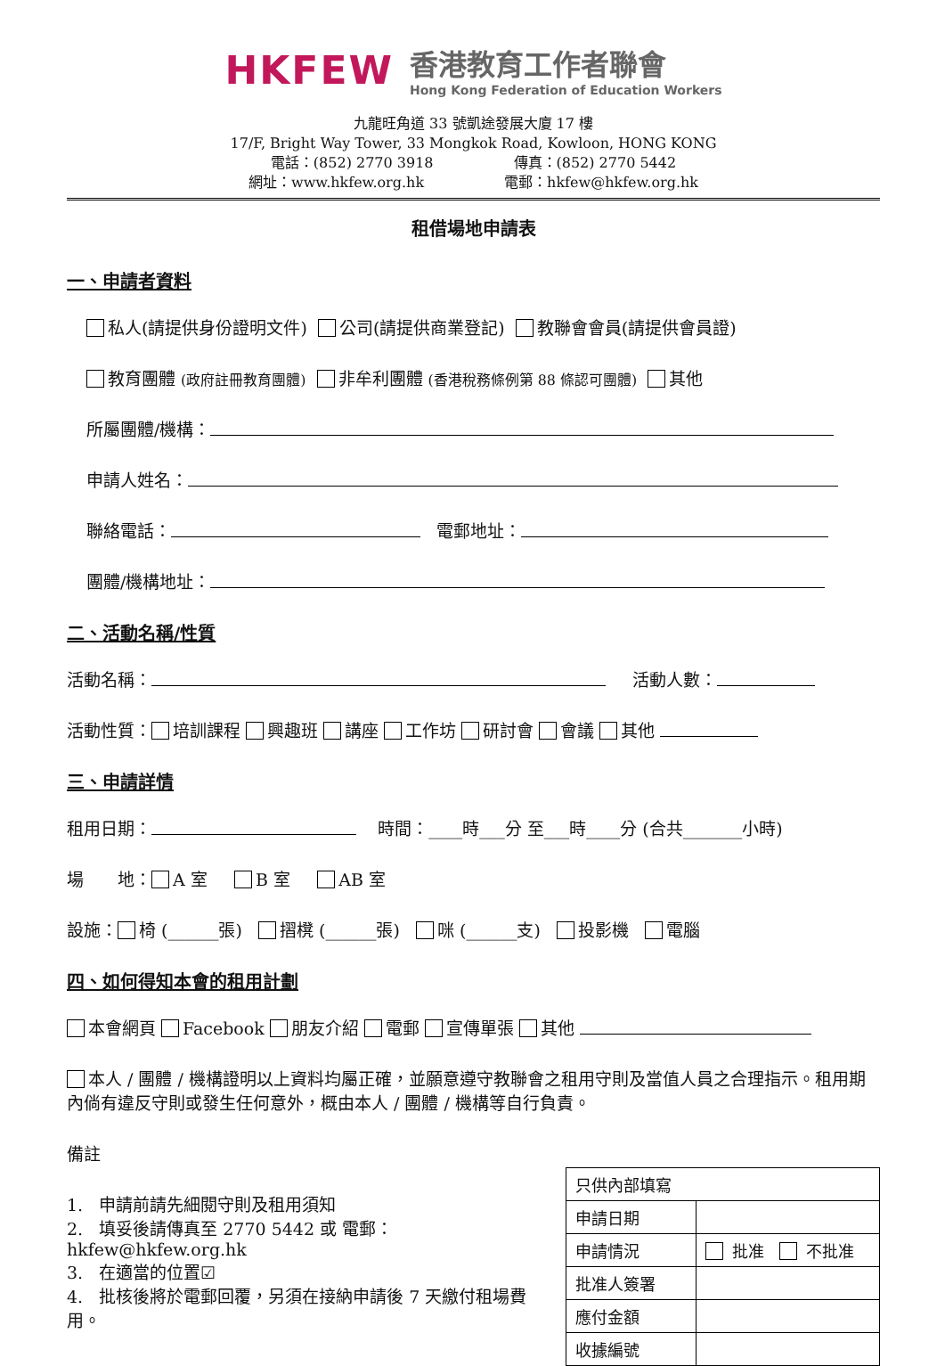HKFEW
香港教育工作者聯會
Hong Kong Federation of Education Workers
九龍旺角道 33 號凱途發展大廈 17 樓
17/F, Bright Way Tower, 33 Mongkok Road, Kowloon, HONG KONG
電話：(852) 2770 3918 傳真：(852) 2770 5442
網址：www.hkfew.org.hk 電郵：hkfew@hkfew.org.hk
租借場地申請表
一、申請者資料
私人(請提供身份證明文件) 公司(請提供商業登記) 教聯會會員(請提供會員證)
教育團體 (政府註冊教育團體) 非牟利團體 (香港稅務條例第 88 條認可團體) 其他
所屬團體/機構：
申請人姓名：
聯絡電話： 電郵地址：
團體/機構地址：
二、活動名稱/性質
活動名稱： 活動人數：
活動性質： 培訓課程 興趣班 講座 工作坊 研討會 會議 其他
三、申請詳情
租用日期： 時間：____時___分 至___時____分 (合共_______小時)
場　　地： A 室 B 室 AB 室
設施： 椅 (______張) 摺櫈 (______張) 咪 (______支) 投影機 電腦
四、如何得知本會的租用計劃
本會網頁 Facebook 朋友介紹 電郵 宣傳單張 其他
本人 / 團體 / 機構證明以上資料均屬正確，並願意遵守教聯會之租用守則及當值人員之合理指示。租用期內倘有違反守則或發生任何意外，概由本人 / 團體 / 機構等自行負責。
備註
1. 申請前請先細閱守則及租用須知
2. 填妥後請傳真至 2770 5442 或 電郵：hkfew@hkfew.org.hk
3. 在適當的位置☑
4. 批核後將於電郵回覆，另須在接納申請後 7 天繳付租場費用。
| 只供內部填寫 | |
| 申請日期 | |
| 申請情況 | 批准 不批准 |
| 批准人簽署 | |
| 應付金額 | |
| 收據編號 | |